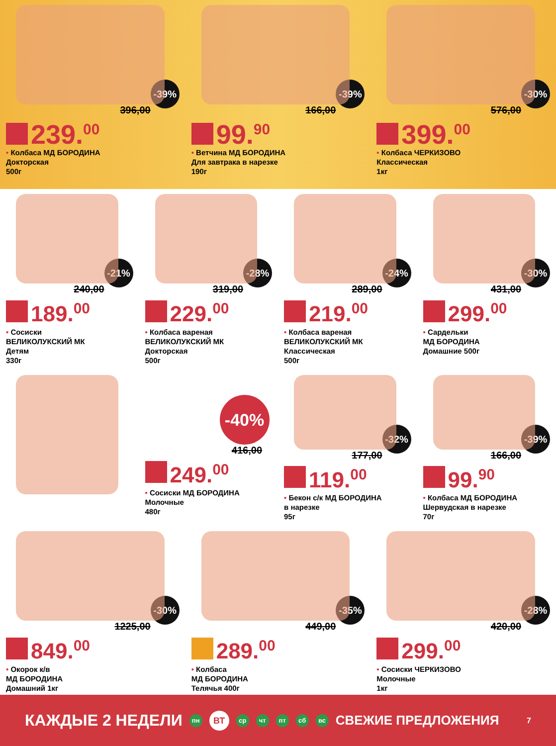-39%
396,00
239.<sup>00</sup>
• Колбаса МД БОРОДИНА
Докторская
500г
-39%
166,00
99.<sup>90</sup>
• Ветчина МД БОРОДИНА
Для завтрака в нарезке
190г
-30%
576,00
399.<sup>00</sup>
• Колбаса ЧЕРКИЗОВО
Классическая
1кг
-21%
240,00
189.<sup>00</sup>
• Сосиски
ВЕЛИКОЛУКСКИЙ МК
Детям
330г
-28%
319,00
229.<sup>00</sup>
• Колбаса вареная
ВЕЛИКОЛУКСКИЙ МК
Докторская
500г
-24%
289,00
219.<sup>00</sup>
• Колбаса вареная
ВЕЛИКОЛУКСКИЙ МК
Классическая
500г
-30%
431,00
299.<sup>00</sup>
• Сардельки
МД БОРОДИНА
Домашние 500г
-40%
416,00
249.<sup>00</sup>
• Сосиски МД БОРОДИНА
Молочные
480г
-32%
177,00
119.<sup>00</sup>
• Бекон с/к МД БОРОДИНА
в нарезке
95г
-39%
166,00
99.<sup>90</sup>
• Колбаса МД БОРОДИНА
Шервудская в нарезке
70г
-30%
1225,00
849.<sup>00</sup>
• Окорок к/в
МД БОРОДИНА
Домашний 1кг
-35%
449,00
289.<sup>00</sup>
• Колбаса
МД БОРОДИНА
Телячья 400г
-28%
420,00
299.<sup>00</sup>
• Сосиски ЧЕРКИЗОВО
Молочные
1кг
КАЖДЫЕ 2 НЕДЕЛИ пн ВТ ср чт пт сб вс СВЕЖИЕ ПРЕДЛОЖЕНИЯ 7